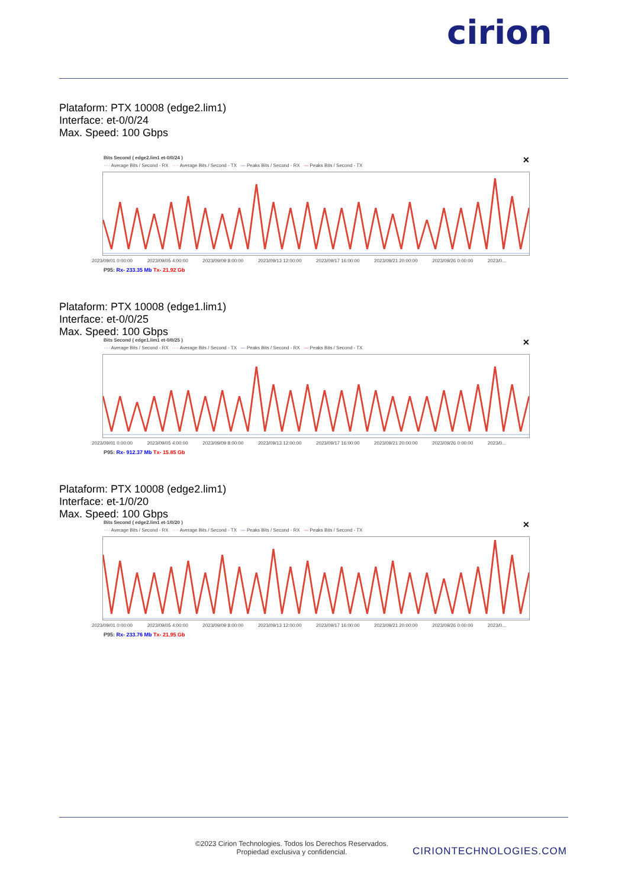cirion
Plataform: PTX 10008 (edge2.lim1)
Interface: et-0/0/24
Max. Speed: 100 Gbps
✕
Bits Second ( edge2.lim1 et-0/0/24 )
···· Average Bits / Second - RX ···· Average Bits / Second - TX — Peaks Bits / Second - RX — Peaks Bits / Second - TX
2023/09/01 0:00:00 2023/09/05 4:00:00 2023/09/09 8:00:00 2023/09/13 12:00:00 2023/09/17 16:00:00 2023/09/21 20:00:00 2023/09/26 0:00:00 2023/0...
P95: Rx- 233.35 Mb Tx- 21.92 Gb
Plataform: PTX 10008 (edge1.lim1)
Interface: et-0/0/25
Max. Speed: 100 Gbps
✕
Bits Second ( edge1.lim1 et-0/0/25 )
···· Average Bits / Second - RX ···· Average Bits / Second - TX — Peaks Bits / Second - RX — Peaks Bits / Second - TX
2023/09/01 0:00:00 2023/09/05 4:00:00 2023/09/09 8:00:00 2023/09/13 12:00:00 2023/09/17 16:00:00 2023/09/21 20:00:00 2023/09/26 0:00:00 2023/0...
P95: Rx- 912.37 Mb Tx- 15.85 Gb
Plataform: PTX 10008 (edge2.lim1)
Interface: et-1/0/20
Max. Speed: 100 Gbps
✕
Bits Second ( edge2.lim1 et-1/0/20 )
···· Average Bits / Second - RX ···· Average Bits / Second - TX — Peaks Bits / Second - RX — Peaks Bits / Second - TX
2023/09/01 0:00:00 2023/09/05 4:00:00 2023/09/09 8:00:00 2023/09/13 12:00:00 2023/09/17 16:00:00 2023/09/21 20:00:00 2023/09/26 0:00:00 2023/0...
P95: Rx- 233.76 Mb Tx- 21.95 Gb
©2023 Cirion Technologies. Todos los Derechos Reservados.
Propiedad exclusiva y confidencial.
CIRIONTECHNOLOGIES.COM